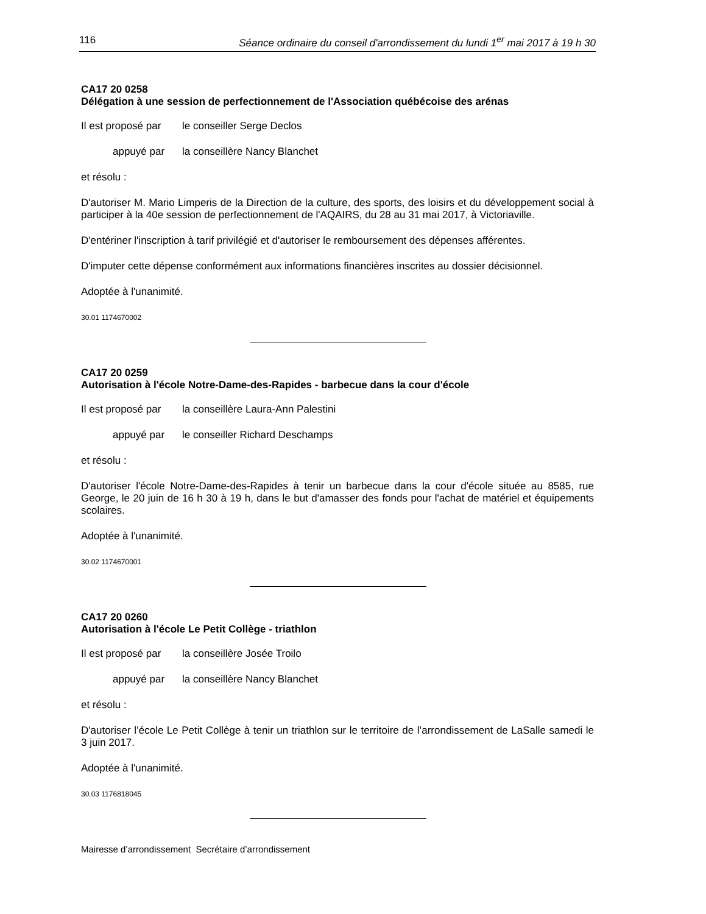116 Séance ordinaire du conseil d'arrondissement du lundi 1<sup>er</sup> mai 2017 à 19 h 30
CA17 20 0258
Délégation à une session de perfectionnement de l'Association québécoise des arénas
Il est proposé par le conseiller Serge Declos
appuyé par la conseillère Nancy Blanchet
et résolu :
D'autoriser M. Mario Limperis de la Direction de la culture, des sports, des loisirs et du développement social à participer à la 40e session de perfectionnement de l'AQAIRS, du 28 au 31 mai 2017, à Victoriaville.
D'entériner l'inscription à tarif privilégié et d'autoriser le remboursement des dépenses afférentes.
D'imputer cette dépense conformément aux informations financières inscrites au dossier décisionnel.
Adoptée à l'unanimité.
30.01 1174670002
CA17 20 0259
Autorisation à l'école Notre-Dame-des-Rapides - barbecue dans la cour d'école
Il est proposé par la conseillère Laura-Ann Palestini
appuyé par le conseiller Richard Deschamps
et résolu :
D'autoriser l'école Notre-Dame-des-Rapides à tenir un barbecue dans la cour d'école située au 8585, rue George, le 20 juin de 16 h 30 à 19 h, dans le but d'amasser des fonds pour l'achat de matériel et équipements scolaires.
Adoptée à l'unanimité.
30.02 1174670001
CA17 20 0260
Autorisation à l'école Le Petit Collège - triathlon
Il est proposé par la conseillère Josée Troilo
appuyé par la conseillère Nancy Blanchet
et résolu :
D'autoriser l’école Le Petit Collège à tenir un triathlon sur le territoire de l’arrondissement de LaSalle samedi le 3 juin 2017.
Adoptée à l'unanimité.
30.03 1176818045
Mairesse d’arrondissement Secrétaire d’arrondissement